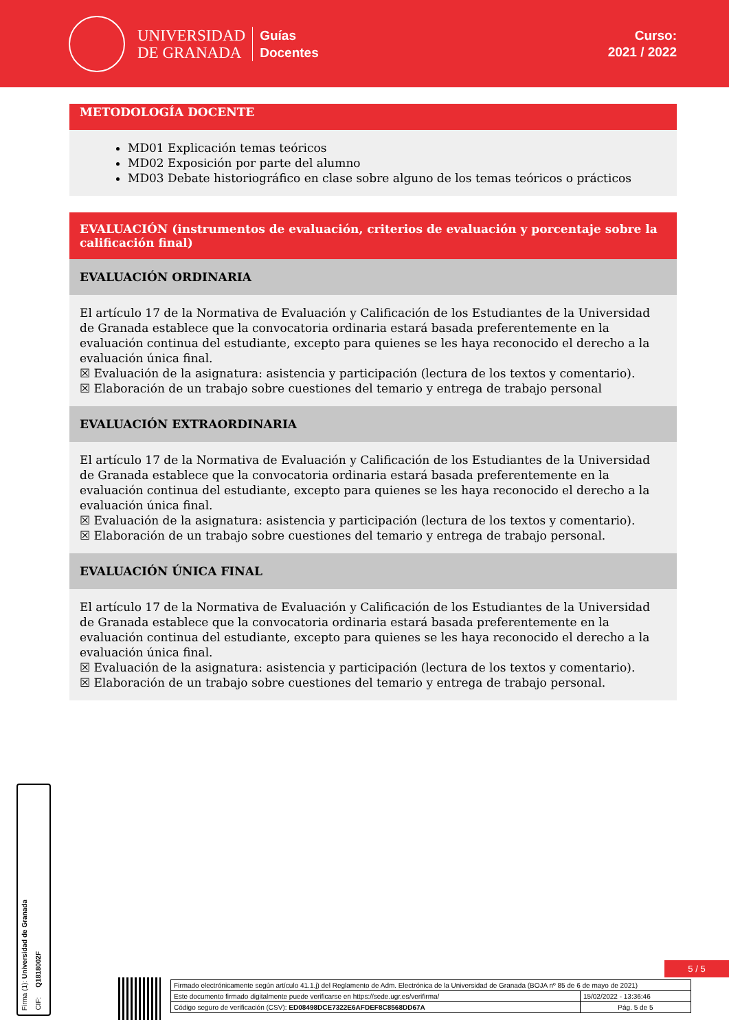UNIVERSIDAD
DE GRANADA
Guías
Docentes
Curso:
2021 / 2022
METODOLOGÍA DOCENTE
MD01 Explicación temas teóricos
MD02 Exposición por parte del alumno
MD03 Debate historiográfico en clase sobre alguno de los temas teóricos o prácticos
EVALUACIÓN (instrumentos de evaluación, criterios de evaluación y porcentaje sobre la calificación final)
EVALUACIÓN ORDINARIA
El artículo 17 de la Normativa de Evaluación y Calificación de los Estudiantes de la Universidad de Granada establece que la convocatoria ordinaria estará basada preferentemente en la evaluación continua del estudiante, excepto para quienes se les haya reconocido el derecho a la evaluación única final.
☒ Evaluación de la asignatura: asistencia y participación (lectura de los textos y comentario).
☒ Elaboración de un trabajo sobre cuestiones del temario y entrega de trabajo personal
EVALUACIÓN EXTRAORDINARIA
El artículo 17 de la Normativa de Evaluación y Calificación de los Estudiantes de la Universidad de Granada establece que la convocatoria ordinaria estará basada preferentemente en la evaluación continua del estudiante, excepto para quienes se les haya reconocido el derecho a la evaluación única final.
☒ Evaluación de la asignatura: asistencia y participación (lectura de los textos y comentario).
☒ Elaboración de un trabajo sobre cuestiones del temario y entrega de trabajo personal.
EVALUACIÓN ÚNICA FINAL
El artículo 17 de la Normativa de Evaluación y Calificación de los Estudiantes de la Universidad de Granada establece que la convocatoria ordinaria estará basada preferentemente en la evaluación continua del estudiante, excepto para quienes se les haya reconocido el derecho a la evaluación única final.
☒ Evaluación de la asignatura: asistencia y participación (lectura de los textos y comentario).
☒ Elaboración de un trabajo sobre cuestiones del temario y entrega de trabajo personal.
Firma (1): Universidad de Granada
CIF: Q1818002F
5 / 5
| Firmado electrónicamente según artículo 41.1.j) del Reglamento de Adm. Electrónica de la Universidad de Granada (BOJA nº 85 de 6 de mayo de 2021) | |
| Este documento firmado digitalmente puede verificarse en https://sede.ugr.es/verifirma/ | 15/02/2022 - 13:36:46 |
| Código seguro de verificación (CSV): ED08498DCE7322E6AFDEF8C8568DD67A | Pág. 5 de 5 |